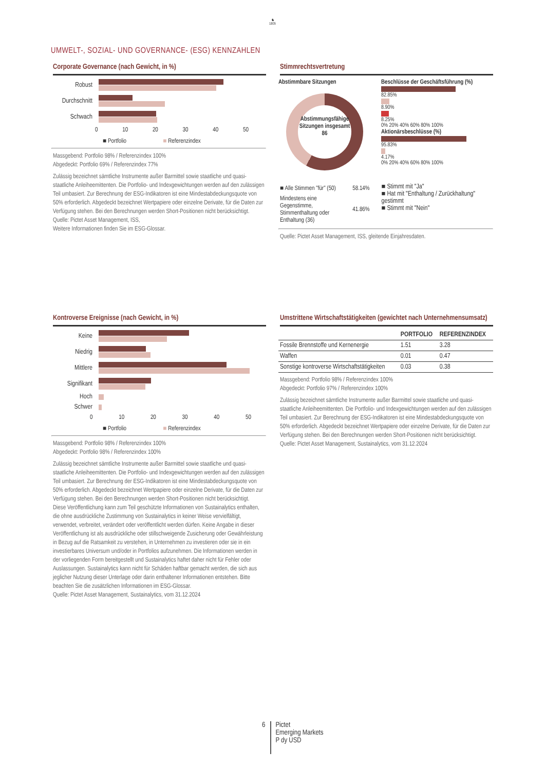♞
1805
UMWELT-, SOZIAL- UND GOVERNANCE- (ESG) KENNZAHLEN
Corporate Governance (nach Gewicht, in %)
Robust
Durchschnitt
Schwach
0 10 20 30 40 50
■ Portfolio ■ Referenzindex
Massgebend: Portfolio 98% / Referenzindex 100%
Abgedeckt: Portfolio 69% / Referenzindex 77%
Zulässig bezeichnet sämtliche Instrumente außer Barmittel sowie staatliche und quasi-staatliche Anleiheemittenten. Die Portfolio- und Indexgewichtungen werden auf den zulässigen Teil umbasiert. Zur Berechnung der ESG-Indikatoren ist eine Mindestabdeckungsquote von 50% erforderlich. Abgedeckt bezeichnet Wertpapiere oder einzelne Derivate, für die Daten zur Verfügung stehen. Bei den Berechnungen werden Short-Positionen nicht berücksichtigt.
Quelle: Pictet Asset Management, ISS,
Weitere Informationen finden Sie im ESG-Glossar.
Stimmrechtsvertretung
Abstimmbare Sitzungen
Abstimmungsfähige Sitzungen insgesamt 86
Beschlüsse der Geschäftsführung (%)
82.85%
8.90%
8.25%
0% 20% 40% 60% 80% 100%
Aktionärsbeschlüsse (%)
95.83%
4.17%
0% 20% 40% 60% 80% 100%
| ■ Alle Stimmen "für" (50) | 58.14% |
| Mindestens eine Gegenstimme, Stimmenthaltung oder Enthaltung (36) | 41.86% |
■ Stimmt mit "Ja"
■ Hat mit "Enthaltung / Zurückhaltung" gestimmt
■ Stimmt mit "Nein"
Quelle: Pictet Asset Management, ISS, gleitende Einjahresdaten.
Kontroverse Ereignisse (nach Gewicht, in %)
Keine
Niedrig
Mittlere
Signifikant
Hoch
Schwer
0 10 20 30 40 50
■ Portfolio ■ Referenzindex
Massgebend: Portfolio 98% / Referenzindex 100%
Abgedeckt: Portfolio 98% / Referenzindex 100%
Zulässig bezeichnet sämtliche Instrumente außer Barmittel sowie staatliche und quasi-staatliche Anleiheemittenten. Die Portfolio- und Indexgewichtungen werden auf den zulässigen Teil umbasiert. Zur Berechnung der ESG-Indikatoren ist eine Mindestabdeckungsquote von 50% erforderlich. Abgedeckt bezeichnet Wertpapiere oder einzelne Derivate, für die Daten zur Verfügung stehen. Bei den Berechnungen werden Short-Positionen nicht berücksichtigt.
Diese Veröffentlichung kann zum Teil geschützte Informationen von Sustainalytics enthalten, die ohne ausdrückliche Zustimmung von Sustainalytics in keiner Weise vervielfältigt, verwendet, verbreitet, verändert oder veröffentlicht werden dürfen. Keine Angabe in dieser Veröffentlichung ist als ausdrückliche oder stillschweigende Zusicherung oder Gewährleistung in Bezug auf die Ratsamkeit zu verstehen, in Unternehmen zu investieren oder sie in ein investierbares Universum und/oder in Portfolios aufzunehmen. Die Informationen werden in der vorliegenden Form bereitgestellt und Sustainalytics haftet daher nicht für Fehler oder Auslassungen. Sustainalytics kann nicht für Schäden haftbar gemacht werden, die sich aus jeglicher Nutzung dieser Unterlage oder darin enthaltener Informationen entstehen. Bitte beachten Sie die zusätzlichen Informationen im ESG-Glossar.
Quelle: Pictet Asset Management, Sustainalytics, vom 31.12.2024
Umstrittene Wirtschaftstätigkeiten (gewichtet nach Unternehmensumsatz)
| | PORTFOLIO | REFERENZINDEX |
| --- | --- | --- |
| Fossile Brennstoffe und Kernenergie | 1.51 | 3.28 |
| Waffen | 0.01 | 0.47 |
| Sonstige kontroverse Wirtschaftstätigkeiten | 0.03 | 0.38 |
Massgebend: Portfolio 98% / Referenzindex 100%
Abgedeckt: Portfolio 97% / Referenzindex 100%
Zulässig bezeichnet sämtliche Instrumente außer Barmittel sowie staatliche und quasi-staatliche Anleiheemittenten. Die Portfolio- und Indexgewichtungen werden auf den zulässigen Teil umbasiert. Zur Berechnung der ESG-Indikatoren ist eine Mindestabdeckungsquote von 50% erforderlich. Abgedeckt bezeichnet Wertpapiere oder einzelne Derivate, für die Daten zur Verfügung stehen. Bei den Berechnungen werden Short-Positionen nicht berücksichtigt.
Quelle: Pictet Asset Management, Sustainalytics, vom 31.12.2024
6
Pictet
Emerging Markets
P dy USD